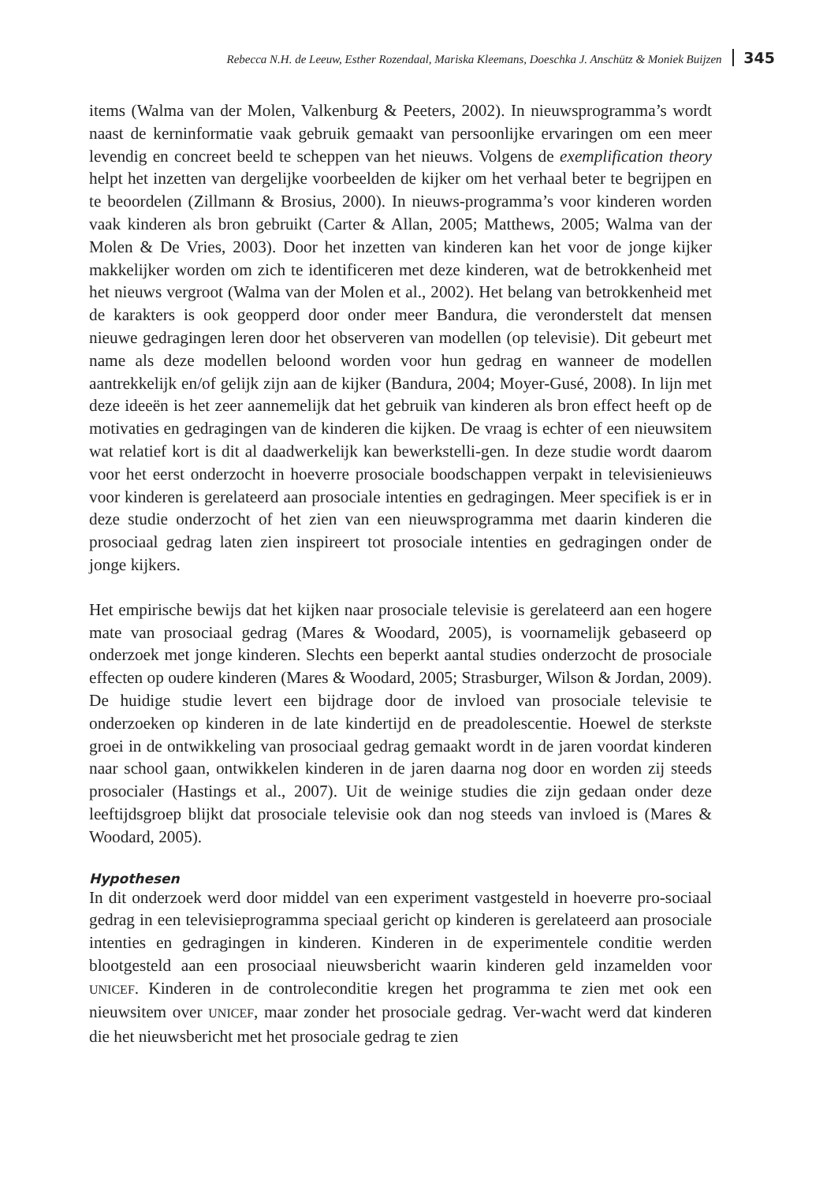Rebecca N.H. de Leeuw, Esther Rozendaal, Mariska Kleemans, Doeschka J. Anschütz & Moniek Buijzen 345
items (Walma van der Molen, Valkenburg & Peeters, 2002). In nieuwsprogramma’s wordt naast de kerninformatie vaak gebruik gemaakt van persoonlijke ervaringen om een meer levendig en concreet beeld te scheppen van het nieuws. Volgens de exemplification theory helpt het inzetten van dergelijke voorbeelden de kijker om het verhaal beter te begrijpen en te beoordelen (Zillmann & Brosius, 2000). In nieuws-programma’s voor kinderen worden vaak kinderen als bron gebruikt (Carter & Allan, 2005; Matthews, 2005; Walma van der Molen & De Vries, 2003). Door het inzetten van kinderen kan het voor de jonge kijker makkelijker worden om zich te identificeren met deze kinderen, wat de betrokkenheid met het nieuws vergroot (Walma van der Molen et al., 2002). Het belang van betrokkenheid met de karakters is ook geopperd door onder meer Bandura, die veronderstelt dat mensen nieuwe gedragingen leren door het observeren van modellen (op televisie). Dit gebeurt met name als deze modellen beloond worden voor hun gedrag en wanneer de modellen aantrekkelijk en/of gelijk zijn aan de kijker (Bandura, 2004; Moyer-Gusé, 2008). In lijn met deze ideeën is het zeer aannemelijk dat het gebruik van kinderen als bron effect heeft op de motivaties en gedragingen van de kinderen die kijken. De vraag is echter of een nieuwsitem wat relatief kort is dit al daadwerkelijk kan bewerkstelli-gen. In deze studie wordt daarom voor het eerst onderzocht in hoeverre prosociale boodschappen verpakt in televisienieuws voor kinderen is gerelateerd aan prosociale intenties en gedragingen. Meer specifiek is er in deze studie onderzocht of het zien van een nieuwsprogramma met daarin kinderen die prosociaal gedrag laten zien inspireert tot prosociale intenties en gedragingen onder de jonge kijkers.
Het empirische bewijs dat het kijken naar prosociale televisie is gerelateerd aan een hogere mate van prosociaal gedrag (Mares & Woodard, 2005), is voornamelijk gebaseerd op onderzoek met jonge kinderen. Slechts een beperkt aantal studies onderzocht de prosociale effecten op oudere kinderen (Mares & Woodard, 2005; Strasburger, Wilson & Jordan, 2009). De huidige studie levert een bijdrage door de invloed van prosociale televisie te onderzoeken op kinderen in de late kindertijd en de preadolescentie. Hoewel de sterkste groei in de ontwikkeling van prosociaal gedrag gemaakt wordt in de jaren voordat kinderen naar school gaan, ontwikkelen kinderen in de jaren daarna nog door en worden zij steeds prosocialer (Hastings et al., 2007). Uit de weinige studies die zijn gedaan onder deze leeftijdsgroep blijkt dat prosociale televisie ook dan nog steeds van invloed is (Mares & Woodard, 2005).
Hypothesen
In dit onderzoek werd door middel van een experiment vastgesteld in hoeverre pro-sociaal gedrag in een televisieprogramma speciaal gericht op kinderen is gerelateerd aan prosociale intenties en gedragingen in kinderen. Kinderen in de experimentele conditie werden blootgesteld aan een prosociaal nieuwsbericht waarin kinderen geld inzamelden voor UNICEF. Kinderen in de controleconditie kregen het programma te zien met ook een nieuwsitem over UNICEF, maar zonder het prosociale gedrag. Ver-wacht werd dat kinderen die het nieuwsbericht met het prosociale gedrag te zien